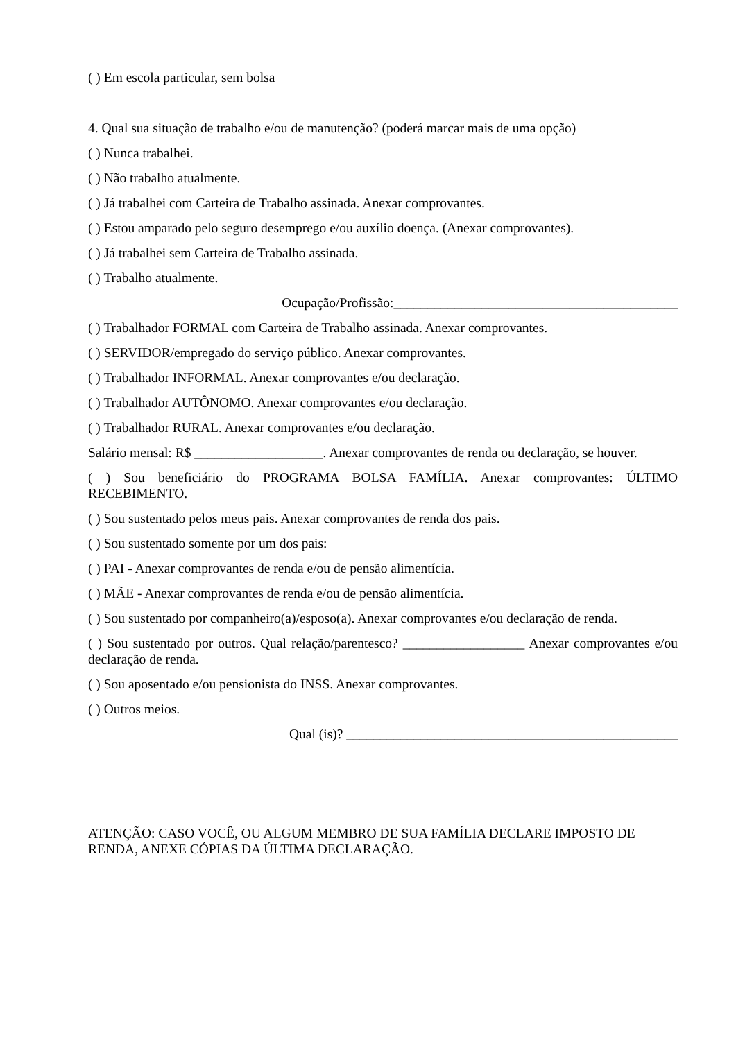( ) Em escola particular, sem bolsa
4. Qual sua situação de trabalho e/ou de manutenção? (poderá marcar mais de uma opção)
( ) Nunca trabalhei.
( ) Não trabalho atualmente.
( ) Já trabalhei com Carteira de Trabalho assinada. Anexar comprovantes.
( ) Estou amparado pelo seguro desemprego e/ou auxílio doença. (Anexar comprovantes).
( ) Já trabalhei sem Carteira de Trabalho assinada.
( ) Trabalho atualmente.
Ocupação/Profissão:__________________________________________
( ) Trabalhador FORMAL com Carteira de Trabalho assinada. Anexar comprovantes.
( ) SERVIDOR/empregado do serviço público. Anexar comprovantes.
( ) Trabalhador INFORMAL. Anexar comprovantes e/ou declaração.
( ) Trabalhador AUTÔNOMO. Anexar comprovantes e/ou declaração.
( ) Trabalhador RURAL. Anexar comprovantes e/ou declaração.
Salário mensal: R$ ___________________. Anexar comprovantes de renda ou declaração, se houver.
( ) Sou beneficiário do PROGRAMA BOLSA FAMÍLIA. Anexar comprovantes: ÚLTIMO RECEBIMENTO.
( ) Sou sustentado pelos meus pais. Anexar comprovantes de renda dos pais.
( ) Sou sustentado somente por um dos pais:
( ) PAI - Anexar comprovantes de renda e/ou de pensão alimentícia.
( ) MÃE - Anexar comprovantes de renda e/ou de pensão alimentícia.
( ) Sou sustentado por companheiro(a)/esposo(a). Anexar comprovantes e/ou declaração de renda.
( ) Sou sustentado por outros. Qual relação/parentesco? __________________ Anexar comprovantes e/ou declaração de renda.
( ) Sou aposentado e/ou pensionista do INSS. Anexar comprovantes.
( ) Outros meios.
Qual (is)? _________________________________________________
ATENÇÃO: CASO VOCÊ, OU ALGUM MEMBRO DE SUA FAMÍLIA DECLARE IMPOSTO DE RENDA, ANEXE CÓPIAS DA ÚLTIMA DECLARAÇÃO.